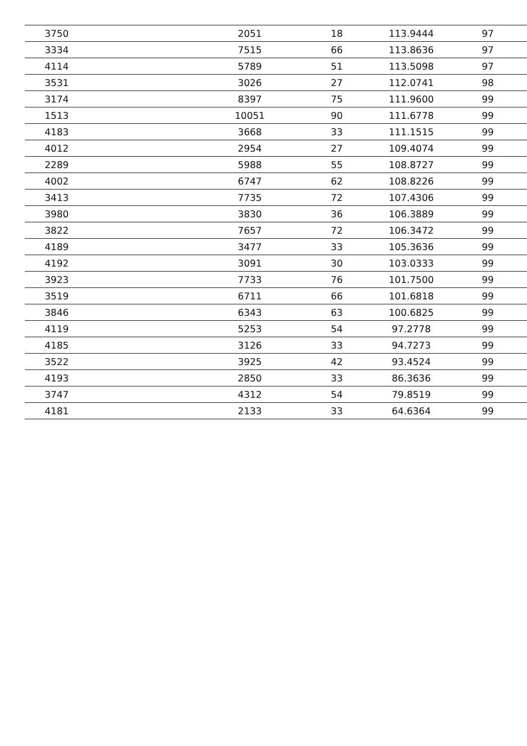| 3750 | 2051 | 18 | 113.9444 | 97 |
| 3334 | 7515 | 66 | 113.8636 | 97 |
| 4114 | 5789 | 51 | 113.5098 | 97 |
| 3531 | 3026 | 27 | 112.0741 | 98 |
| 3174 | 8397 | 75 | 111.9600 | 99 |
| 1513 | 10051 | 90 | 111.6778 | 99 |
| 4183 | 3668 | 33 | 111.1515 | 99 |
| 4012 | 2954 | 27 | 109.4074 | 99 |
| 2289 | 5988 | 55 | 108.8727 | 99 |
| 4002 | 6747 | 62 | 108.8226 | 99 |
| 3413 | 7735 | 72 | 107.4306 | 99 |
| 3980 | 3830 | 36 | 106.3889 | 99 |
| 3822 | 7657 | 72 | 106.3472 | 99 |
| 4189 | 3477 | 33 | 105.3636 | 99 |
| 4192 | 3091 | 30 | 103.0333 | 99 |
| 3923 | 7733 | 76 | 101.7500 | 99 |
| 3519 | 6711 | 66 | 101.6818 | 99 |
| 3846 | 6343 | 63 | 100.6825 | 99 |
| 4119 | 5253 | 54 | 97.2778 | 99 |
| 4185 | 3126 | 33 | 94.7273 | 99 |
| 3522 | 3925 | 42 | 93.4524 | 99 |
| 4193 | 2850 | 33 | 86.3636 | 99 |
| 3747 | 4312 | 54 | 79.8519 | 99 |
| 4181 | 2133 | 33 | 64.6364 | 99 |